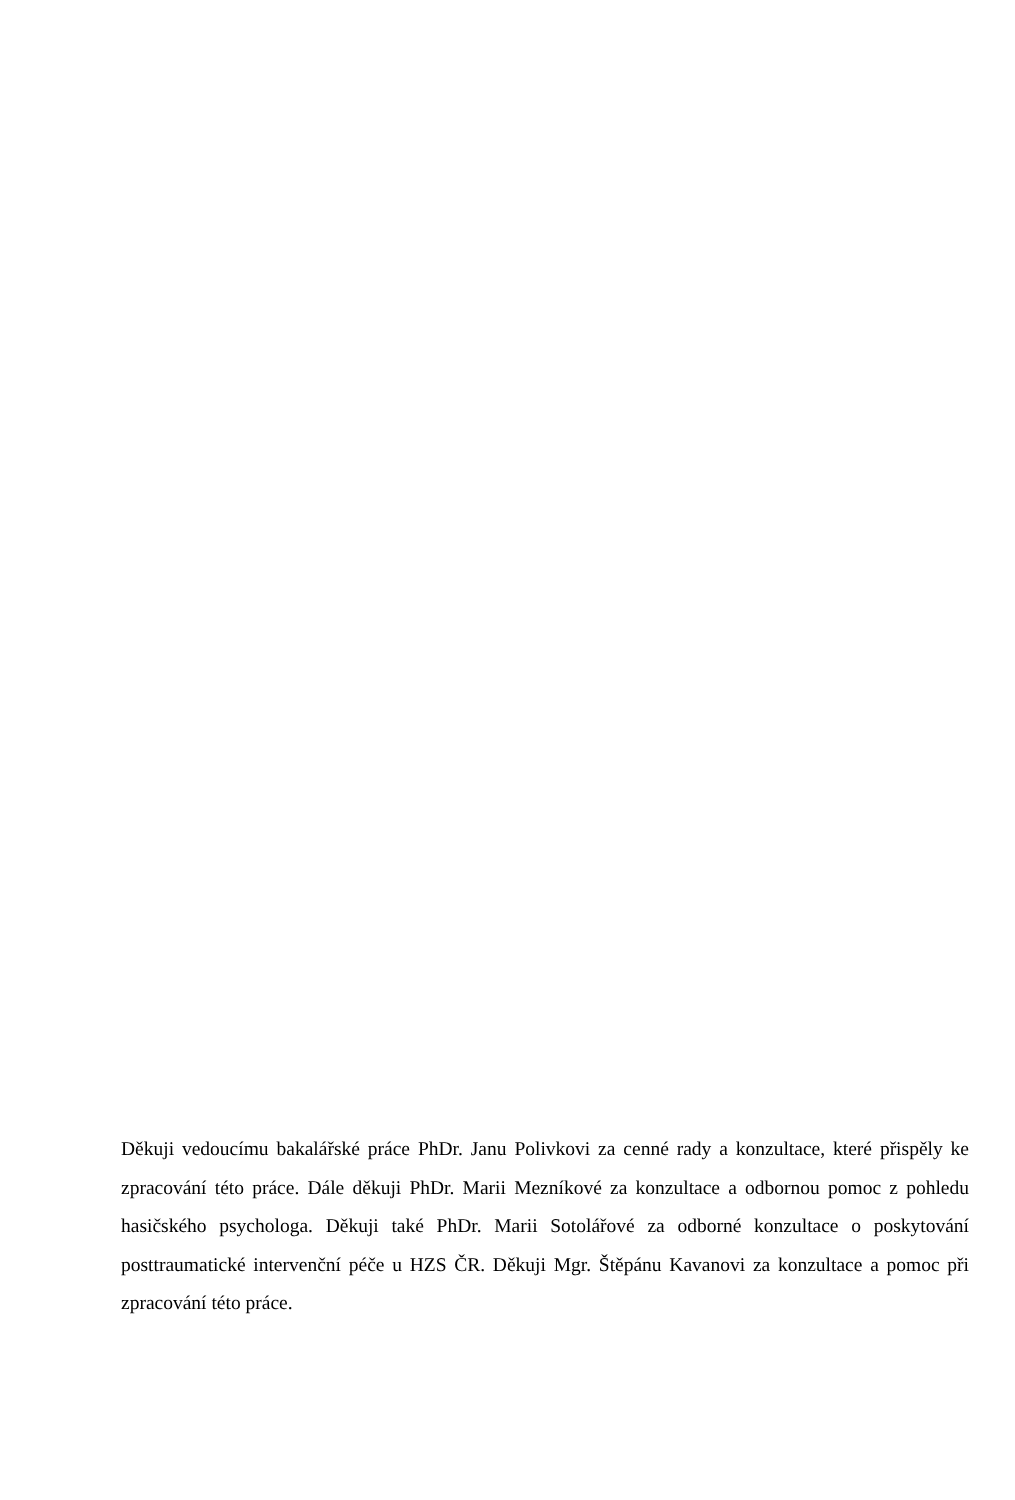Děkuji vedoucímu bakalářské práce PhDr. Janu Polivkovi za cenné rady a konzultace, které přispěly ke zpracování této práce. Dále děkuji PhDr. Marii Mezníkové za konzultace a odbornou pomoc z pohledu hasičského psychologa. Děkuji také PhDr. Marii Sotolářové za odborné konzultace o poskytování posttraumatické intervenční péče u HZS ČR. Děkuji Mgr. Štěpánu Kavanovi za konzultace a pomoc při zpracování této práce.